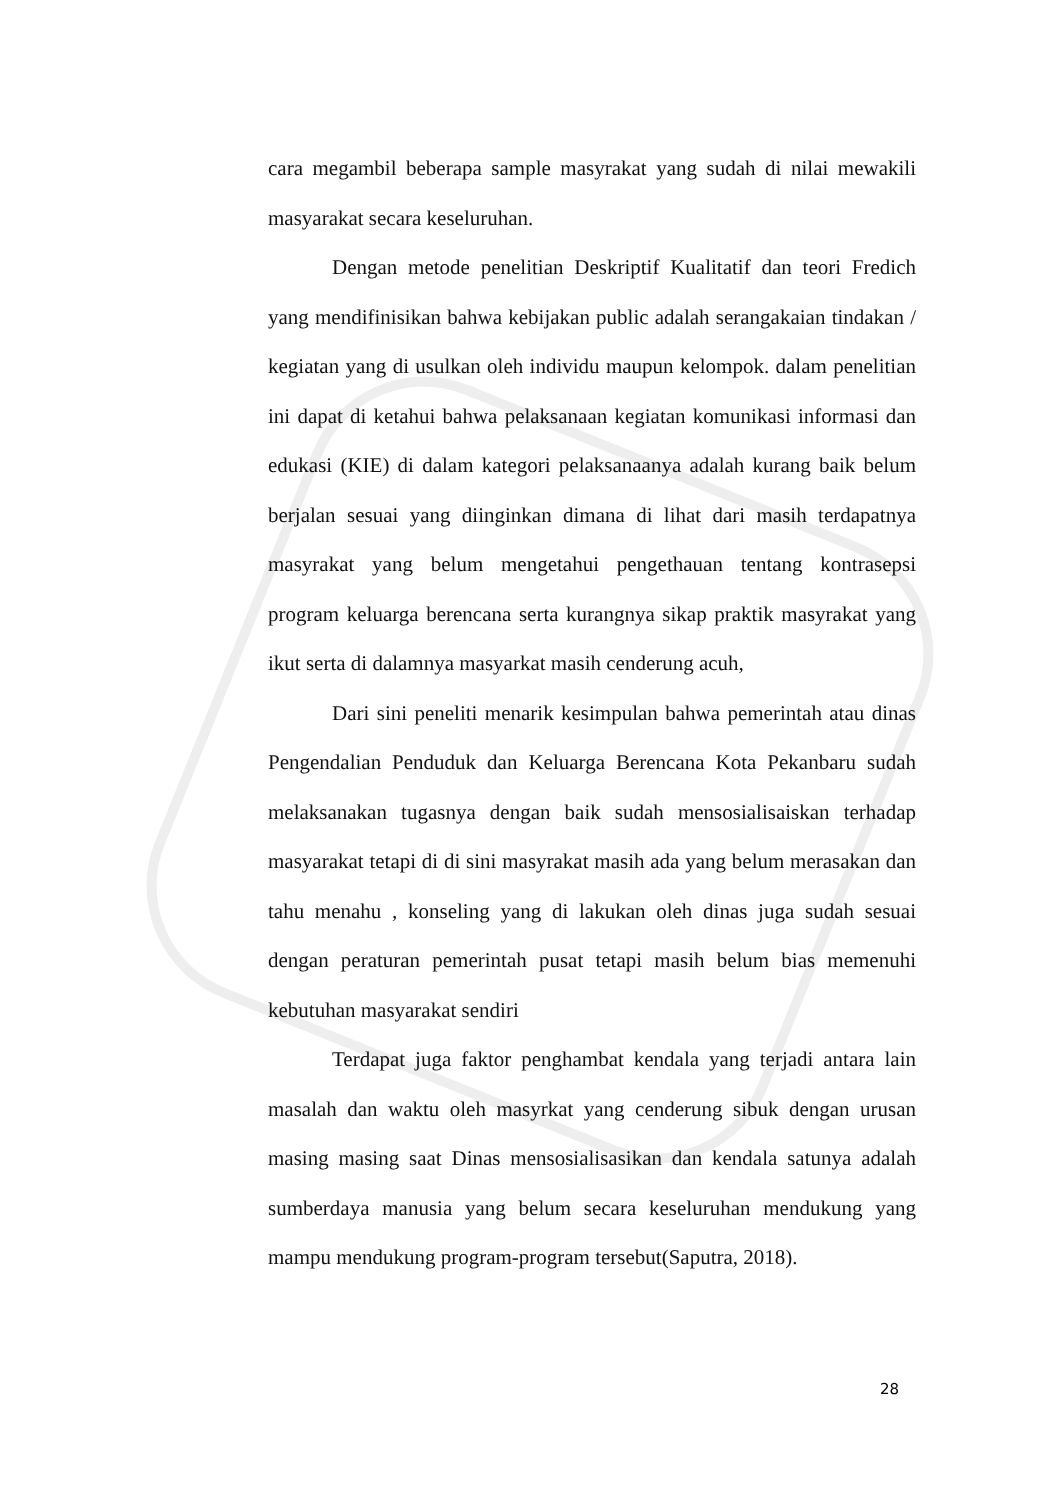cara megambil beberapa sample masyrakat yang sudah di nilai mewakili masyarakat secara keseluruhan.
Dengan metode penelitian Deskriptif Kualitatif dan teori Fredich yang mendifinisikan bahwa kebijakan public adalah serangakaian tindakan / kegiatan yang di usulkan oleh individu maupun kelompok. dalam penelitian ini dapat di ketahui bahwa pelaksanaan kegiatan komunikasi informasi dan edukasi (KIE) di dalam kategori pelaksanaanya adalah kurang baik belum berjalan sesuai yang diinginkan dimana di lihat dari masih terdapatnya masyrakat yang belum mengetahui pengethauan tentang kontrasepsi program keluarga berencana serta kurangnya sikap praktik masyrakat yang ikut serta di dalamnya masyarkat masih cenderung acuh,
Dari sini peneliti menarik kesimpulan bahwa pemerintah atau dinas Pengendalian Penduduk dan Keluarga Berencana Kota Pekanbaru sudah melaksanakan tugasnya dengan baik sudah mensosialisaiskan terhadap masyarakat tetapi di di sini masyrakat masih ada yang belum merasakan dan tahu menahu , konseling yang di lakukan oleh dinas juga sudah sesuai dengan peraturan pemerintah pusat tetapi masih belum bias memenuhi kebutuhan masyarakat sendiri
Terdapat juga faktor penghambat kendala yang terjadi antara lain masalah dan waktu oleh masyrkat yang cenderung sibuk dengan urusan masing masing saat Dinas mensosialisasikan dan kendala satunya adalah sumberdaya manusia yang belum secara keseluruhan mendukung yang mampu mendukung program-program tersebut(Saputra, 2018).
28